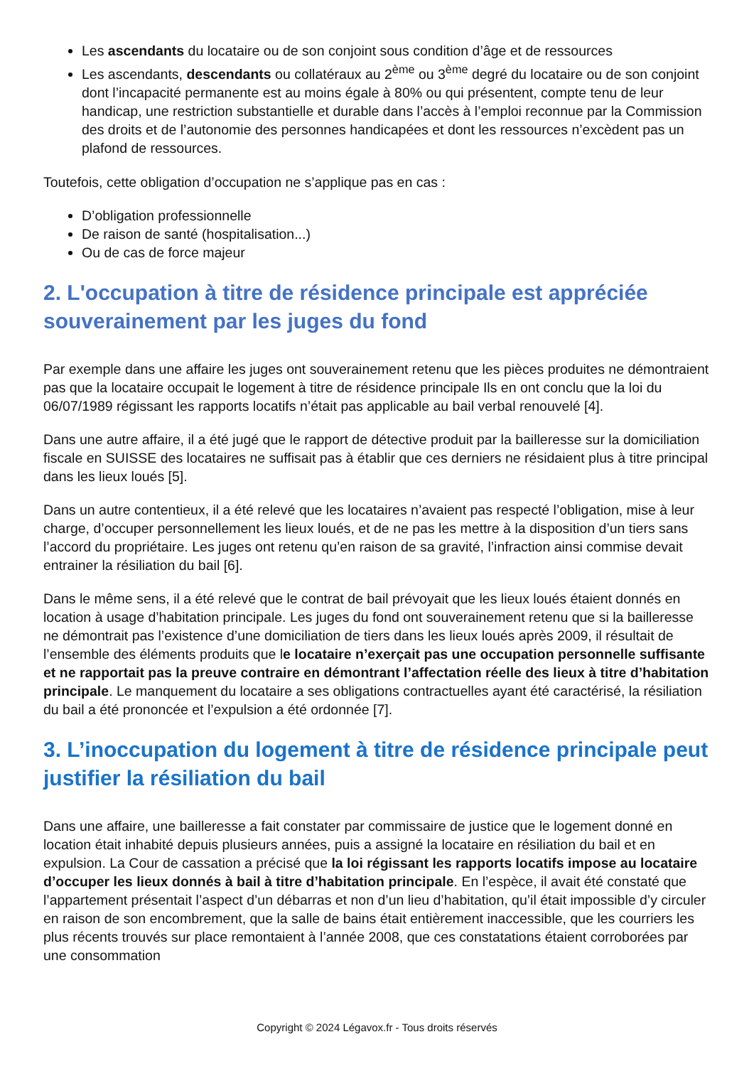Les ascendants du locataire ou de son conjoint sous condition d’âge et de ressources
Les ascendants, descendants ou collatéraux au 2<sup>ème</sup> ou 3<sup>ème</sup> degré du locataire ou de son conjoint dont l’incapacité permanente est au moins égale à 80% ou qui présentent, compte tenu de leur handicap, une restriction substantielle et durable dans l’accès à l’emploi reconnue par la Commission des droits et de l’autonomie des personnes handicapées et dont les ressources n’excèdent pas un plafond de ressources.
Toutefois, cette obligation d’occupation ne s’applique pas en cas :
D’obligation professionnelle
De raison de santé (hospitalisation...)
Ou de cas de force majeur
2. L'occupation à titre de résidence principale est appréciée souverainement par les juges du fond
Par exemple dans une affaire les juges ont souverainement retenu que les pièces produites ne démontraient pas que la locataire occupait le logement à titre de résidence principale Ils en ont conclu que la loi du 06/07/1989 régissant les rapports locatifs n’était pas applicable au bail verbal renouvelé [4].
Dans une autre affaire, il a été jugé que le rapport de détective produit par la bailleresse sur la domiciliation fiscale en SUISSE des locataires ne suffisait pas à établir que ces derniers ne résidaient plus à titre principal dans les lieux loués [5].
Dans un autre contentieux, il a été relevé que les locataires n’avaient pas respecté l’obligation, mise à leur charge, d’occuper personnellement les lieux loués, et de ne pas les mettre à la disposition d’un tiers sans l’accord du propriétaire. Les juges ont retenu qu’en raison de sa gravité, l’infraction ainsi commise devait entrainer la résiliation du bail [6].
Dans le même sens, il a été relevé que le contrat de bail prévoyait que les lieux loués étaient donnés en location à usage d’habitation principale. Les juges du fond ont souverainement retenu que si la bailleresse ne démontrait pas l’existence d’une domiciliation de tiers dans les lieux loués après 2009, il résultait de l’ensemble des éléments produits que le locataire n’exerçait pas une occupation personnelle suffisante et ne rapportait pas la preuve contraire en démontrant l’affectation réelle des lieux à titre d’habitation principale. Le manquement du locataire a ses obligations contractuelles ayant été caractérisé, la résiliation du bail a été prononcée et l’expulsion a été ordonnée [7].
3. L’inoccupation du logement à titre de résidence principale peut justifier la résiliation du bail
Dans une affaire, une bailleresse a fait constater par commissaire de justice que le logement donné en location était inhabité depuis plusieurs années, puis a assigné la locataire en résiliation du bail et en expulsion. La Cour de cassation a précisé que la loi régissant les rapports locatifs impose au locataire d’occuper les lieux donnés à bail à titre d’habitation principale. En l’espèce, il avait été constaté que l’appartement présentait l’aspect d’un débarras et non d’un lieu d’habitation, qu’il était impossible d’y circuler en raison de son encombrement, que la salle de bains était entièrement inaccessible, que les courriers les plus récents trouvés sur place remontaient à l’année 2008, que ces constatations étaient corroborées par une consommation
Copyright © 2024 Légavox.fr - Tous droits réservés